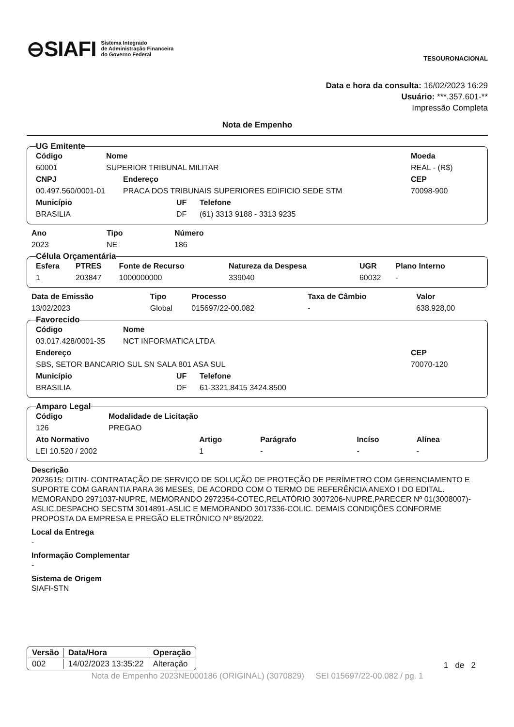⊖SIAFI Sistema Integrado
de Administração Financeira
do Governo Federal
TESOURONACIONAL
Data e hora da consulta: 16/02/2023 16:29
Usuário: ***.357.601-**
Impressão Completa
Nota de Empenho
UG Emitente
| Código | Nome | Moeda |
| 60001 | SUPERIOR TRIBUNAL MILITAR | REAL - (R$) |
| CNPJ | Endereço | CEP |
| 00.497.560/0001-01 | PRACA DOS TRIBUNAIS SUPERIORES EDIFICIO SEDE STM | 70098-900 |
| Município | UF | Telefone |
| BRASILIA | DF | (61) 3313 9188 - 3313 9235 |
| Ano | Tipo | Número |
| 2023 | NE | 186 |
Célula Orçamentária
| Esfera | PTRES | Fonte de Recurso | Natureza da Despesa | UGR | Plano Interno |
| 1 | 203847 | 1000000000 | 339040 | 60032 | - |
| Data de Emissão | Tipo | Processo | Taxa de Câmbio | Valor |
| 13/02/2023 | Global | 015697/22-00.082 | - | 638.928,00 |
Favorecido
| Código | Nome |
| 03.017.428/0001-35 | NCT INFORMATICA LTDA |
| Endereço | CEP |
| SBS, SETOR BANCARIO SUL SN SALA 801 ASA SUL | 70070-120 |
| Município | UF | Telefone |
| BRASILIA | DF | 61-3321.8415 3424.8500 |
Amparo Legal
| Código | Modalidade de Licitação |
| 126 | PREGAO |
| Ato Normativo | Artigo | Parágrafo | Incíso | Alínea |
| LEI 10.520 / 2002 | 1 | - | - | - |
Descrição
2023615: DITIN- CONTRATAÇÃO DE SERVIÇO DE SOLUÇÃO DE PROTEÇÃO DE PERÍMETRO COM GERENCIAMENTO E SUPORTE COM GARANTIA PARA 36 MESES, DE ACORDO COM O TERMO DE REFERÊNCIA ANEXO I DO EDITAL. MEMORANDO 2971037-NUPRE, MEMORANDO 2972354-COTEC,RELATÓRIO 3007206-NUPRE,PARECER Nº 01(3008007)-ASLIC,DESPACHO SECSTM 3014891-ASLIC E MEMORANDO 3017336-COLIC. DEMAIS CONDIÇÕES CONFORME PROPOSTA DA EMPRESA E PREGÃO ELETRÔNICO Nº 85/2022.
Local da Entrega
-
Informação Complementar
-
Sistema de Origem
SIAFI-STN
| Versão | Data/Hora | Operação |
| --- | --- | --- |
| 002 | 14/02/2023 13:35:22 | Alteração |
1 de 2
Nota de Empenho 2023NE000186 (ORIGINAL) (3070829) SEI 015697/22-00.082 / pg. 1